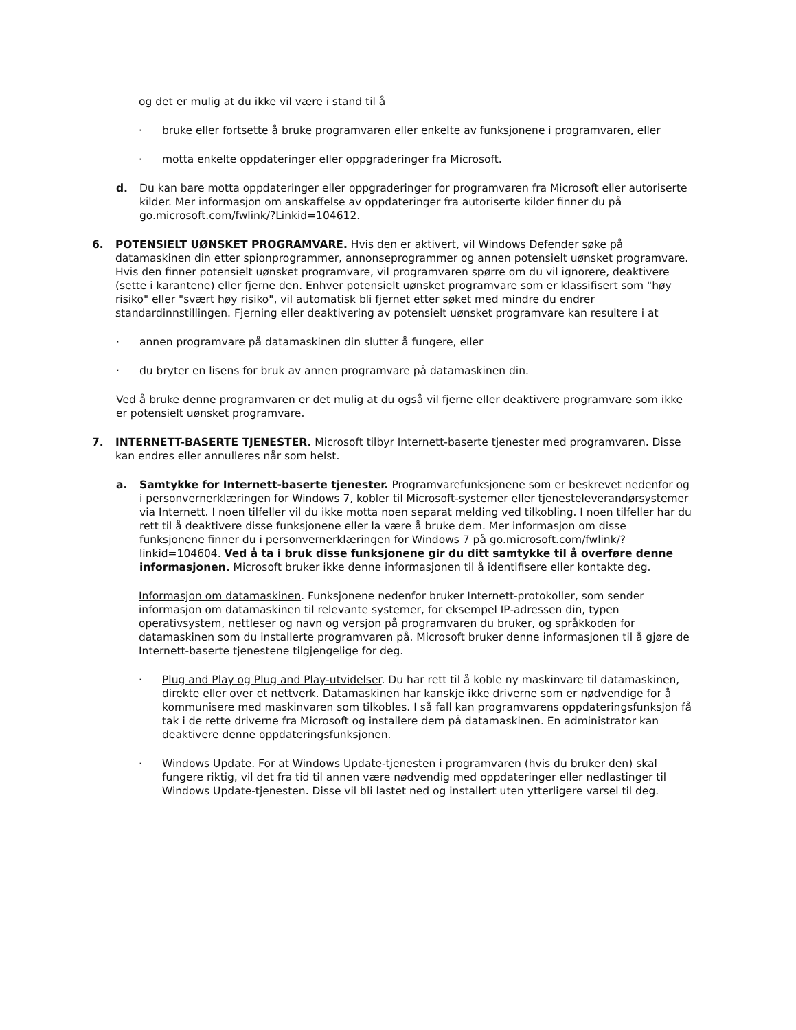og det er mulig at du ikke vil være i stand til å
· bruke eller fortsette å bruke programvaren eller enkelte av funksjonene i programvaren, eller
· motta enkelte oppdateringer eller oppgraderinger fra Microsoft.
d. Du kan bare motta oppdateringer eller oppgraderinger for programvaren fra Microsoft eller autoriserte kilder. Mer informasjon om anskaffelse av oppdateringer fra autoriserte kilder finner du på go.microsoft.com/fwlink/?Linkid=104612.
6. POTENSIELT UØNSKET PROGRAMVARE. Hvis den er aktivert, vil Windows Defender søke på datamaskinen din etter spionprogrammer, annonseprogrammer og annen potensielt uønsket programvare. Hvis den finner potensielt uønsket programvare, vil programvaren spørre om du vil ignorere, deaktivere (sette i karantene) eller fjerne den. Enhver potensielt uønsket programvare som er klassifisert som "høy risiko" eller "svært høy risiko", vil automatisk bli fjernet etter søket med mindre du endrer standardinnstillingen. Fjerning eller deaktivering av potensielt uønsket programvare kan resultere i at
· annen programvare på datamaskinen din slutter å fungere, eller
· du bryter en lisens for bruk av annen programvare på datamaskinen din.
Ved å bruke denne programvaren er det mulig at du også vil fjerne eller deaktivere programvare som ikke er potensielt uønsket programvare.
7. INTERNETT-BASERTE TJENESTER. Microsoft tilbyr Internett-baserte tjenester med programvaren. Disse kan endres eller annulleres når som helst.
a. Samtykke for Internett-baserte tjenester. Programvarefunksjonene som er beskrevet nedenfor og i personvernerklæringen for Windows 7, kobler til Microsoft-systemer eller tjenesteleverandørsystemer via Internett. I noen tilfeller vil du ikke motta noen separat melding ved tilkobling. I noen tilfeller har du rett til å deaktivere disse funksjonene eller la være å bruke dem. Mer informasjon om disse funksjonene finner du i personvernerklæringen for Windows 7 på go.microsoft.com/fwlink/?linkid=104604. Ved å ta i bruk disse funksjonene gir du ditt samtykke til å overføre denne informasjonen. Microsoft bruker ikke denne informasjonen til å identifisere eller kontakte deg.
Informasjon om datamaskinen. Funksjonene nedenfor bruker Internett-protokoller, som sender informasjon om datamaskinen til relevante systemer, for eksempel IP-adressen din, typen operativsystem, nettleser og navn og versjon på programvaren du bruker, og språkkoden for datamaskinen som du installerte programvaren på. Microsoft bruker denne informasjonen til å gjøre de Internett-baserte tjenestene tilgjengelige for deg.
· Plug and Play og Plug and Play-utvidelser. Du har rett til å koble ny maskinvare til datamaskinen, direkte eller over et nettverk. Datamaskinen har kanskje ikke driverne som er nødvendige for å kommunisere med maskinvaren som tilkobles. I så fall kan programvarens oppdateringsfunksjon få tak i de rette driverne fra Microsoft og installere dem på datamaskinen. En administrator kan deaktivere denne oppdateringsfunksjonen.
· Windows Update. For at Windows Update-tjenesten i programvaren (hvis du bruker den) skal fungere riktig, vil det fra tid til annen være nødvendig med oppdateringer eller nedlastinger til Windows Update-tjenesten. Disse vil bli lastet ned og installert uten ytterligere varsel til deg.